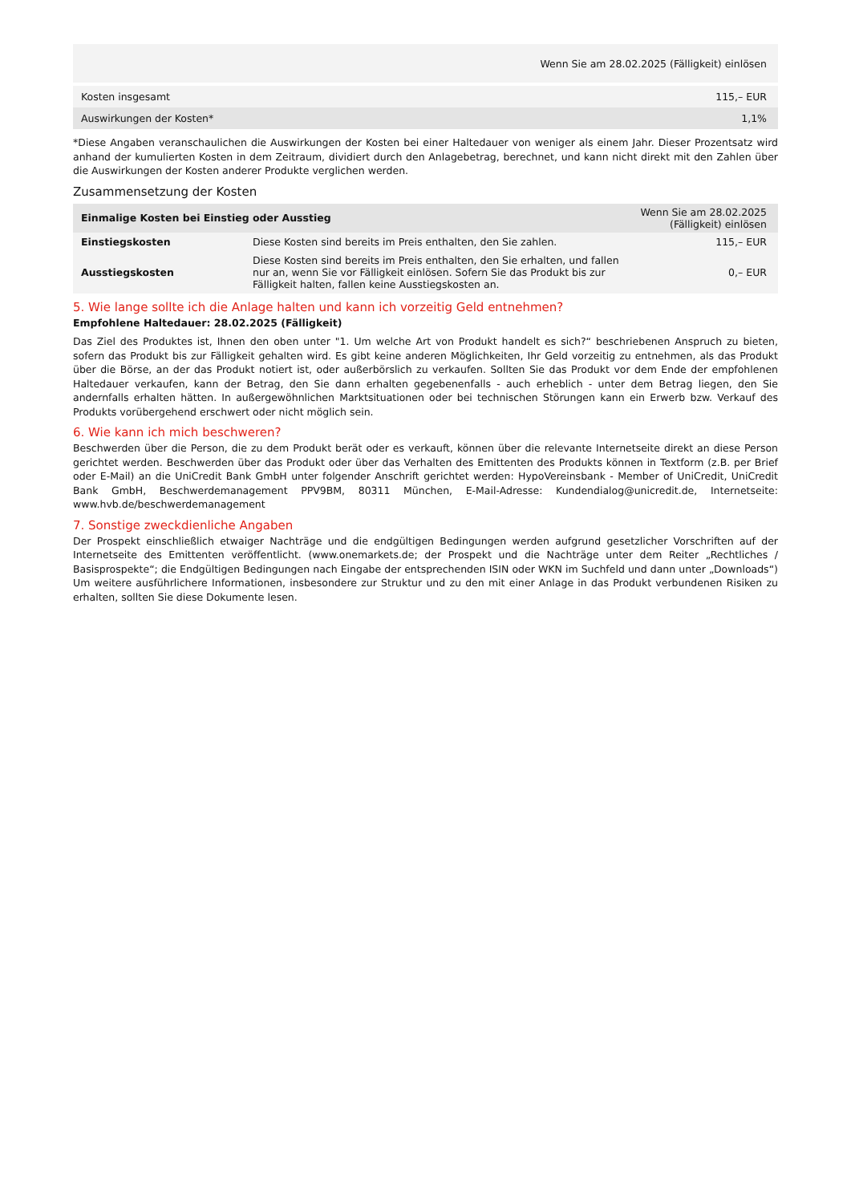| Wenn Sie am 28.02.2025 (Fälligkeit) einlösen | |
| --- | --- |
| Kosten insgesamt | 115,– EUR |
| Auswirkungen der Kosten* | 1,1% |
*Diese Angaben veranschaulichen die Auswirkungen der Kosten bei einer Haltedauer von weniger als einem Jahr. Dieser Prozentsatz wird anhand der kumulierten Kosten in dem Zeitraum, dividiert durch den Anlagebetrag, berechnet, und kann nicht direkt mit den Zahlen über die Auswirkungen der Kosten anderer Produkte verglichen werden.
Zusammensetzung der Kosten
| Einmalige Kosten bei Einstieg oder Ausstieg | | Wenn Sie am 28.02.2025 (Fälligkeit) einlösen |
| --- | --- | --- |
| Einstiegskosten | Diese Kosten sind bereits im Preis enthalten, den Sie zahlen. | 115,– EUR |
| Ausstiegskosten | Diese Kosten sind bereits im Preis enthalten, den Sie erhalten, und fallen nur an, wenn Sie vor Fälligkeit einlösen. Sofern Sie das Produkt bis zur Fälligkeit halten, fallen keine Ausstiegskosten an. | 0,– EUR |
5. Wie lange sollte ich die Anlage halten und kann ich vorzeitig Geld entnehmen?
Empfohlene Haltedauer: 28.02.2025 (Fälligkeit)
Das Ziel des Produktes ist, Ihnen den oben unter "1. Um welche Art von Produkt handelt es sich?“ beschriebenen Anspruch zu bieten, sofern das Produkt bis zur Fälligkeit gehalten wird. Es gibt keine anderen Möglichkeiten, Ihr Geld vorzeitig zu entnehmen, als das Produkt über die Börse, an der das Produkt notiert ist, oder außerbörslich zu verkaufen. Sollten Sie das Produkt vor dem Ende der empfohlenen Haltedauer verkaufen, kann der Betrag, den Sie dann erhalten gegebenenfalls - auch erheblich - unter dem Betrag liegen, den Sie andernfalls erhalten hätten. In außergewöhnlichen Marktsituationen oder bei technischen Störungen kann ein Erwerb bzw. Verkauf des Produkts vorübergehend erschwert oder nicht möglich sein.
6. Wie kann ich mich beschweren?
Beschwerden über die Person, die zu dem Produkt berät oder es verkauft, können über die relevante Internetseite direkt an diese Person gerichtet werden. Beschwerden über das Produkt oder über das Verhalten des Emittenten des Produkts können in Textform (z.B. per Brief oder E-Mail) an die UniCredit Bank GmbH unter folgender Anschrift gerichtet werden: HypoVereinsbank - Member of UniCredit, UniCredit Bank GmbH, Beschwerdemanagement PPV9BM, 80311 München, E-Mail-Adresse: Kundendialog@unicredit.de, Internetseite: www.hvb.de/beschwerdemanagement
7. Sonstige zweckdienliche Angaben
Der Prospekt einschließlich etwaiger Nachträge und die endgültigen Bedingungen werden aufgrund gesetzlicher Vorschriften auf der Internetseite des Emittenten veröffentlicht. (www.onemarkets.de; der Prospekt und die Nachträge unter dem Reiter „Rechtliches / Basisprospekte“; die Endgültigen Bedingungen nach Eingabe der entsprechenden ISIN oder WKN im Suchfeld und dann unter „Downloads“) Um weitere ausführlichere Informationen, insbesondere zur Struktur und zu den mit einer Anlage in das Produkt verbundenen Risiken zu erhalten, sollten Sie diese Dokumente lesen.